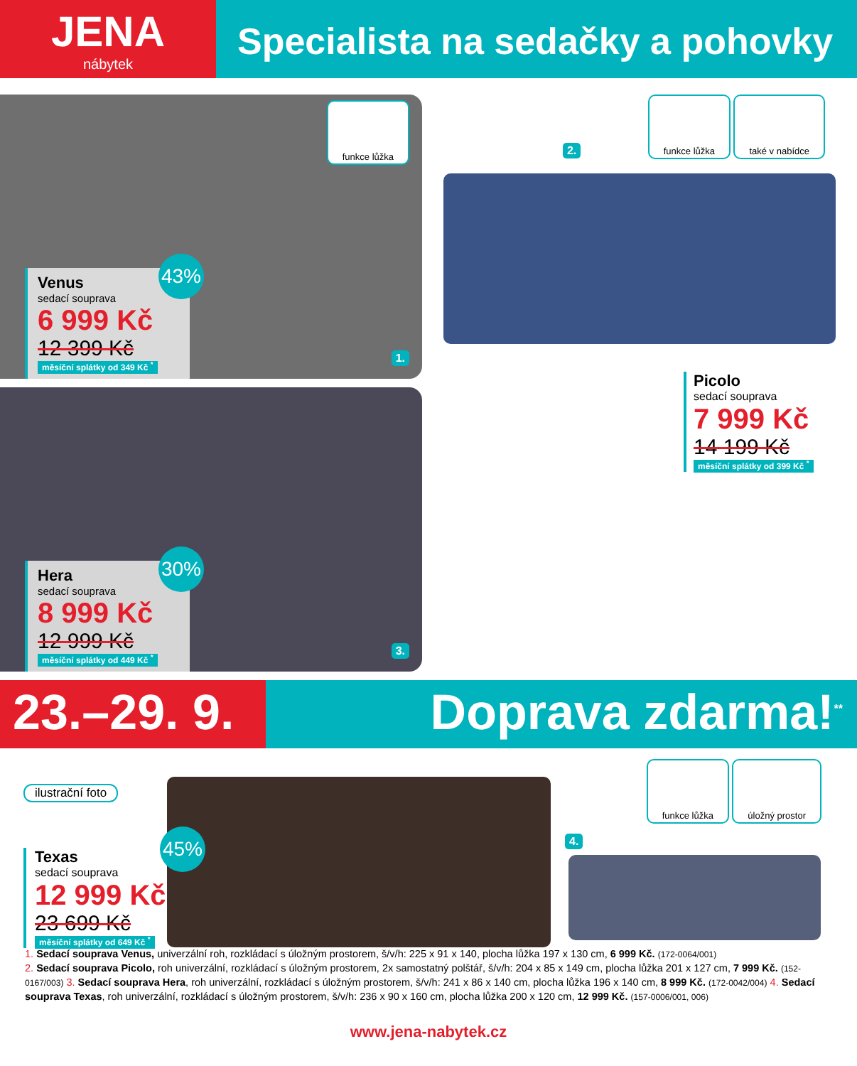JENA
nábytek
Specialista na sedačky a pohovky
funkce lůžka
43%
Venus
sedací souprava
6 999 Kč
12 399 Kč
měsíční splátky od 349 Kč <sup>*</sup>
1.
30%
Hera
sedací souprava
8 999 Kč
12 999 Kč
měsíční splátky od 449 Kč <sup>*</sup>
3.
2. funkce lůžka také v nabídce
Picolo
sedací souprava
7 999 Kč
14 199 Kč
měsíční splátky od 399 Kč <sup>*</sup>
23.–29. 9.
Doprava zdarma!<sup>**</sup>
ilustrační foto
45%
Texas
sedací souprava
12 999 Kč
23 699 Kč
měsíční splátky od 649 Kč <sup>*</sup>
funkce lůžka úložný prostor
4.
1. Sedací souprava Venus, univerzální roh, rozkládací s úložným prostorem, š/v/h: 225 x 91 x 140, plocha lůžka 197 x 130 cm, 6 999 Kč. (172-0064/001)
2. Sedací souprava Picolo, roh univerzální, rozkládací s úložným prostorem, 2x samostatný polštář, š/v/h: 204 x 85 x 149 cm, plocha lůžka 201 x 127 cm, 7 999 Kč. (152-0167/003) 3. Sedací souprava Hera, roh univerzální, rozkládací s úložným prostorem, š/v/h: 241 x 86 x 140 cm, plocha lůžka 196 x 140 cm, 8 999 Kč. (172-0042/004) 4. Sedací souprava Texas, roh univerzální, rozkládací s úložným prostorem, š/v/h: 236 x 90 x 160 cm, plocha lůžka 200 x 120 cm, 12 999 Kč. (157-0006/001, 006)
www.jena-nabytek.cz